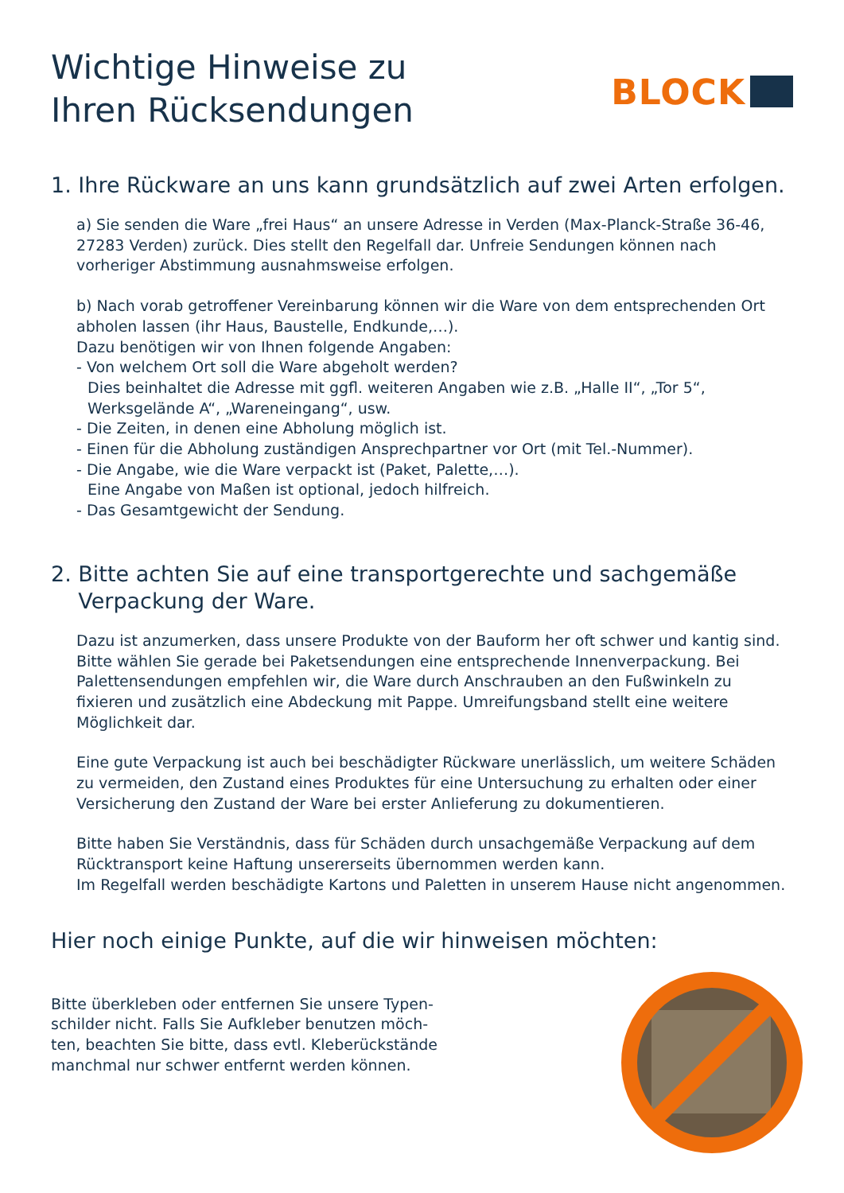Wichtige Hinweise zu
Ihren Rücksendungen
BLOCK
1. Ihre Rückware an uns kann grundsätzlich auf zwei Arten erfolgen.
a) Sie senden die Ware „frei Haus“ an unsere Adresse in Verden (Max-Planck-Straße 36-46, 27283 Verden) zurück. Dies stellt den Regelfall dar. Unfreie Sendungen können nach vorheriger Abstimmung ausnahmsweise erfolgen.
b) Nach vorab getroffener Vereinbarung können wir die Ware von dem entsprechenden Ort abholen lassen (ihr Haus, Baustelle, Endkunde,…).
Dazu benötigen wir von Ihnen folgende Angaben:
- Von welchem Ort soll die Ware abgeholt werden?
Dies beinhaltet die Adresse mit ggfl. weiteren Angaben wie z.B. „Halle II“, „Tor 5“,
Werksgelände A“, „Wareneingang“, usw.
- Die Zeiten, in denen eine Abholung möglich ist.
- Einen für die Abholung zuständigen Ansprechpartner vor Ort (mit Tel.-Nummer).
- Die Angabe, wie die Ware verpackt ist (Paket, Palette,…).
Eine Angabe von Maßen ist optional, jedoch hilfreich.
- Das Gesamtgewicht der Sendung.
2. Bitte achten Sie auf eine transportgerechte und sachgemäße
Verpackung der Ware.
Dazu ist anzumerken, dass unsere Produkte von der Bauform her oft schwer und kantig sind. Bitte wählen Sie gerade bei Paketsendungen eine entsprechende Innenverpackung. Bei Palettensendungen empfehlen wir, die Ware durch Anschrauben an den Fußwinkeln zu fixieren und zusätzlich eine Abdeckung mit Pappe. Umreifungsband stellt eine weitere Möglichkeit dar.
Eine gute Verpackung ist auch bei beschädigter Rückware unerlässlich, um weitere Schäden zu vermeiden, den Zustand eines Produktes für eine Untersuchung zu erhalten oder einer Versicherung den Zustand der Ware bei erster Anlieferung zu dokumentieren.
Bitte haben Sie Verständnis, dass für Schäden durch unsachgemäße Verpackung auf dem Rücktransport keine Haftung unsererseits übernommen werden kann.
Im Regelfall werden beschädigte Kartons und Paletten in unserem Hause nicht angenommen.
Hier noch einige Punkte, auf die wir hinweisen möchten:
Bitte überkleben oder entfernen Sie unsere Typen-schilder nicht. Falls Sie Aufkleber benutzen möch-ten, beachten Sie bitte, dass evtl. Kleberückstände manchmal nur schwer entfernt werden können.